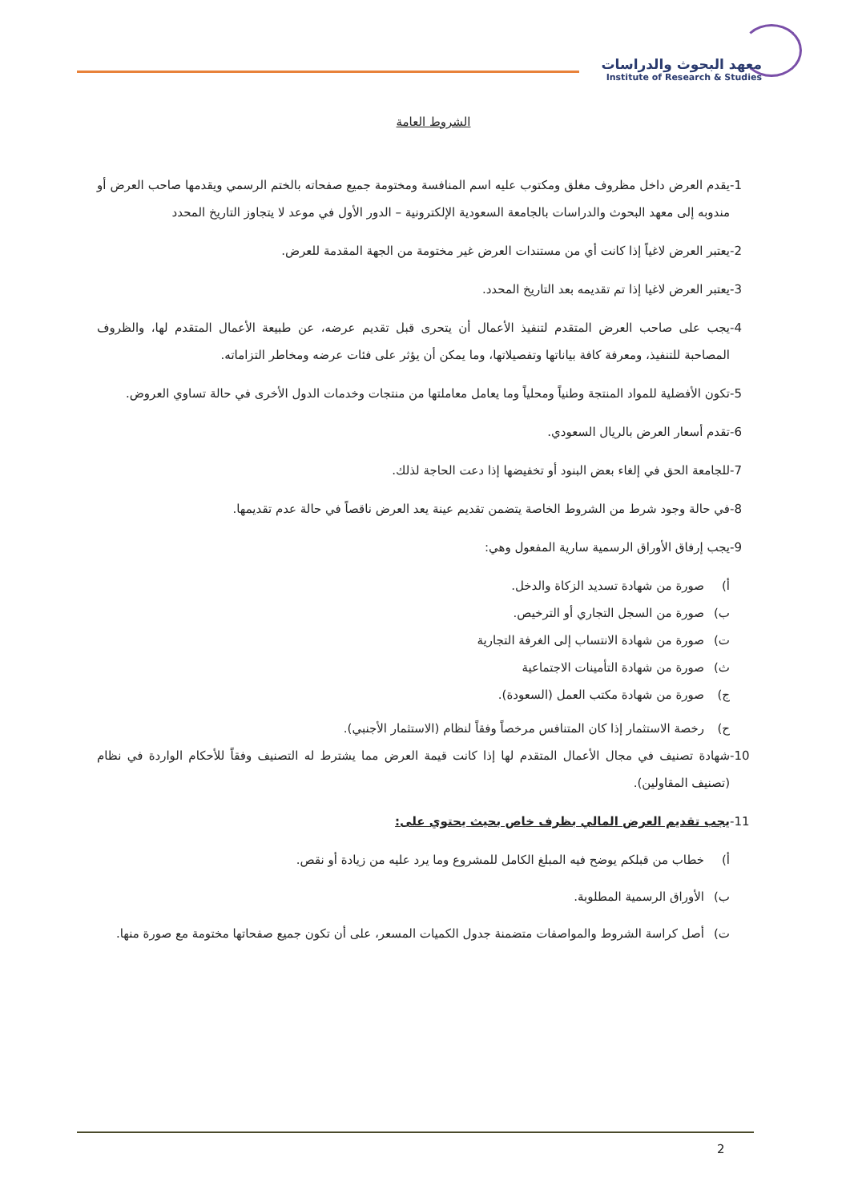معهد البحوث والدراسات
Institute of Research & Studies
الشروط العامة
-1 يقدم العرض داخل مظروف مغلق ومكتوب عليه اسم المنافسة ومختومة جميع صفحاته بالختم الرسمي ويقدمها صاحب العرض أو مندوبه إلى معهد البحوث والدراسات بالجامعة السعودية الإلكترونية – الدور الأول في موعد لا يتجاوز التاريخ المحدد
-2 يعتبر العرض لاغياً إذا كانت أي من مستندات العرض غير مختومة من الجهة المقدمة للعرض.
-3 يعتبر العرض لاغيا إذا تم تقديمه بعد التاريخ المحدد.
-4 يجب على صاحب العرض المتقدم لتنفيذ الأعمال أن يتحرى قبل تقديم عرضه، عن طبيعة الأعمال المتقدم لها، والظروف المصاحبة للتنفيذ، ومعرفة كافة بياناتها وتفصيلاتها، وما يمكن أن يؤثر على فئات عرضه ومخاطر التزاماته.
-5 تكون الأفضلية للمواد المنتجة وطنياً ومحلياً وما يعامل معاملتها من منتجات وخدمات الدول الأخرى في حالة تساوي العروض.
-6 تقدم أسعار العرض بالريال السعودي.
-7 للجامعة الحق في إلغاء بعض البنود أو تخفيضها إذا دعت الحاجة لذلك.
-8 في حالة وجود شرط من الشروط الخاصة يتضمن تقديم عينة يعد العرض ناقصاً في حالة عدم تقديمها.
-9 يجب إرفاق الأوراق الرسمية سارية المفعول وهي:
أ) صورة من شهادة تسديد الزكاة والدخل.
ب) صورة من السجل التجاري أو الترخيص.
ت) صورة من شهادة الانتساب إلى الغرفة التجارية
ث) صورة من شهادة التأمينات الاجتماعية
ج) صورة من شهادة مكتب العمل (السعودة).
ح) رخصة الاستثمار إذا كان المتنافس مرخصاً وفقاً لنظام (الاستثمار الأجنبي).
-10 شهادة تصنيف في مجال الأعمال المتقدم لها إذا كانت قيمة العرض مما يشترط له التصنيف وفقاً للأحكام الواردة في نظام (تصنيف المقاولين).
-11 يجب تقديم العرض المالي بظرف خاص بحيث يحتوي على:
أ) خطاب من قبلكم يوضح فيه المبلغ الكامل للمشروع وما يرد عليه من زيادة أو نقص.
ب) الأوراق الرسمية المطلوبة.
ت) أصل كراسة الشروط والمواصفات متضمنة جدول الكميات المسعر، على أن تكون جميع صفحاتها مختومة مع صورة منها.
2